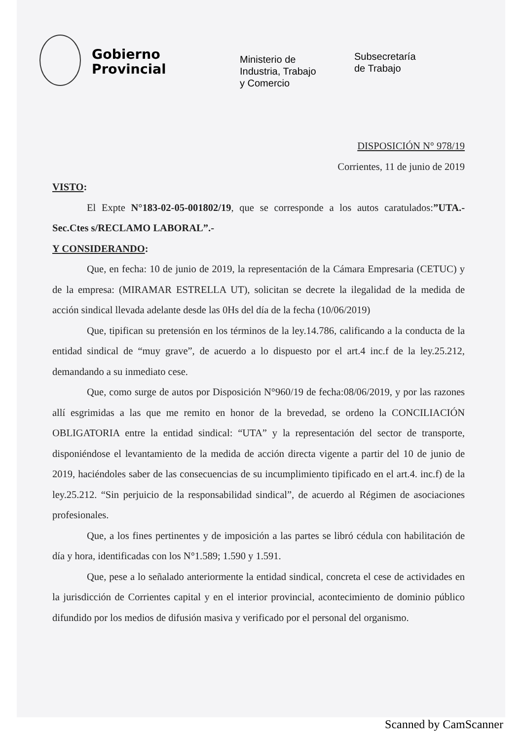Gobierno
Provincial
Ministerio de
Industria, Trabajo
y Comercio
Subsecretaría
de Trabajo
DISPOSICIÓN N° 978/19
Corrientes, 11 de junio de 2019
VISTO:
El Expte N°183-02-05-001802/19, que se corresponde a los autos caratulados:”UTA.-Sec.Ctes s/RECLAMO LABORAL”.-
Y CONSIDERANDO:
Que, en fecha: 10 de junio de 2019, la representación de la Cámara Empresaria (CETUC) y de la empresa: (MIRAMAR ESTRELLA UT), solicitan se decrete la ilegalidad de la medida de acción sindical llevada adelante desde las 0Hs del día de la fecha (10/06/2019)
Que, tipifican su pretensión en los términos de la ley.14.786, calificando a la conducta de la entidad sindical de “muy grave”, de acuerdo a lo dispuesto por el art.4 inc.f de la ley.25.212, demandando a su inmediato cese.
Que, como surge de autos por Disposición N°960/19 de fecha:08/06/2019, y por las razones allí esgrimidas a las que me remito en honor de la brevedad, se ordeno la CONCILIACIÓN OBLIGATORIA entre la entidad sindical: “UTA” y la representación del sector de transporte, disponiéndose el levantamiento de la medida de acción directa vigente a partir del 10 de junio de 2019, haciéndoles saber de las consecuencias de su incumplimiento tipificado en el art.4. inc.f) de la ley.25.212. “Sin perjuicio de la responsabilidad sindical”, de acuerdo al Régimen de asociaciones profesionales.
Que, a los fines pertinentes y de imposición a las partes se libró cédula con habilitación de día y hora, identificadas con los N°1.589; 1.590 y 1.591.
Que, pese a lo señalado anteriormente la entidad sindical, concreta el cese de actividades en la jurisdicción de Corrientes capital y en el interior provincial, acontecimiento de dominio público difundido por los medios de difusión masiva y verificado por el personal del organismo.
Scanned by CamScanner